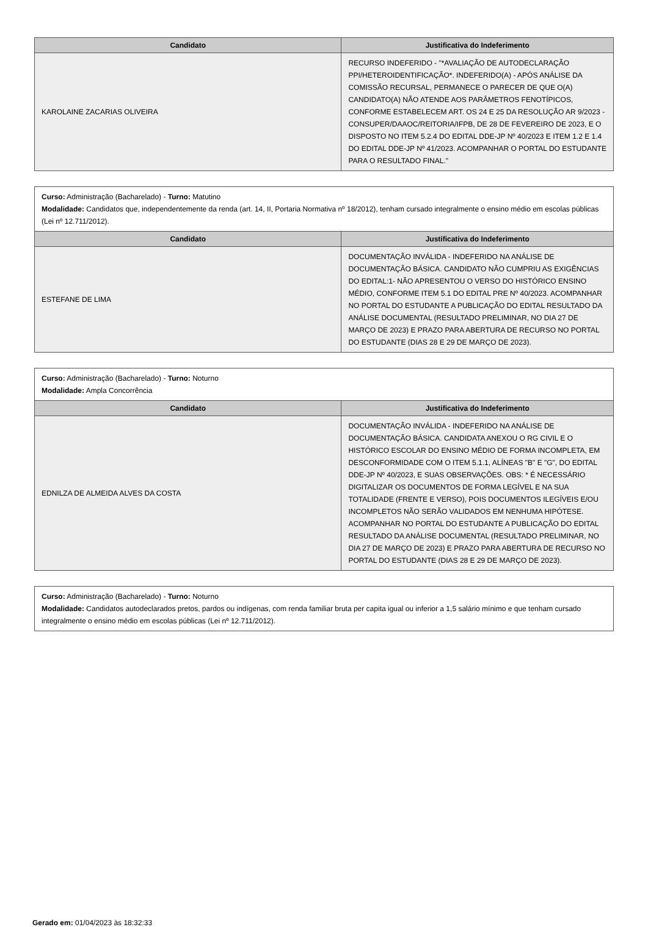| Candidato | Justificativa do Indeferimento |
| --- | --- |
| KAROLAINE ZACARIAS OLIVEIRA | RECURSO INDEFERIDO - "*AVALIAÇÃO DE AUTODECLARAÇÃO PPI/HETEROIDENTIFICAÇÃO*. INDEFERIDO(A) - APÓS ANÁLISE DA COMISSÃO RECURSAL, PERMANECE O PARECER DE QUE O(A) CANDIDATO(A) NÃO ATENDE AOS PARÂMETROS FENOTÍPICOS, CONFORME ESTABELECEM ART. OS 24 E 25 DA RESOLUÇÃO AR 9/2023 - CONSUPER/DAAOC/REITORIA/IFPB, DE 28 DE FEVEREIRO DE 2023, E O DISPOSTO NO ITEM 5.2.4 DO EDITAL DDE-JP Nº 40/2023 E ITEM 1.2 E 1.4 DO EDITAL DDE-JP Nº 41/2023. ACOMPANHAR O PORTAL DO ESTUDANTE PARA O RESULTADO FINAL." |
Curso: Administração (Bacharelado) - Turno: Matutino
Modalidade: Candidatos que, independentemente da renda (art. 14, II, Portaria Normativa nº 18/2012), tenham cursado integralmente o ensino médio em escolas públicas (Lei nº 12.711/2012).
| Candidato | Justificativa do Indeferimento |
| --- | --- |
| ESTEFANE DE LIMA | DOCUMENTAÇÃO INVÁLIDA - INDEFERIDO NA ANÁLISE DE DOCUMENTAÇÃO BÁSICA. CANDIDATO NÃO CUMPRIU AS EXIGÊNCIAS DO EDITAL:1- NÃO APRESENTOU O VERSO DO HISTÓRICO ENSINO MÉDIO, CONFORME ITEM 5.1 DO EDITAL PRE Nº 40/2023. ACOMPANHAR NO PORTAL DO ESTUDANTE A PUBLICAÇÃO DO EDITAL RESULTADO DA ANÁLISE DOCUMENTAL (RESULTADO PRELIMINAR, NO DIA 27 DE MARÇO DE 2023) E PRAZO PARA ABERTURA DE RECURSO NO PORTAL DO ESTUDANTE (DIAS 28 E 29 DE MARÇO DE 2023). |
Curso: Administração (Bacharelado) - Turno: Noturno
Modalidade: Ampla Concorrência
| Candidato | Justificativa do Indeferimento |
| --- | --- |
| EDNILZA DE ALMEIDA ALVES DA COSTA | DOCUMENTAÇÃO INVÁLIDA - INDEFERIDO NA ANÁLISE DE DOCUMENTAÇÃO BÁSICA. CANDIDATA ANEXOU O RG CIVIL E O HISTÓRICO ESCOLAR DO ENSINO MÉDIO DE FORMA INCOMPLETA, EM DESCONFORMIDADE COM O ITEM 5.1.1, ALÍNEAS "B" E "G", DO EDITAL DDE-JP Nº 40/2023, E SUAS OBSERVAÇÕES. OBS: * É NECESSÁRIO DIGITALIZAR OS DOCUMENTOS DE FORMA LEGÍVEL E NA SUA TOTALIDADE (FRENTE E VERSO), POIS DOCUMENTOS ILEGÍVEIS E/OU INCOMPLETOS NÃO SERÃO VALIDADOS EM NENHUMA HIPÓTESE. ACOMPANHAR NO PORTAL DO ESTUDANTE A PUBLICAÇÃO DO EDITAL RESULTADO DA ANÁLISE DOCUMENTAL (RESULTADO PRELIMINAR, NO DIA 27 DE MARÇO DE 2023) E PRAZO PARA ABERTURA DE RECURSO NO PORTAL DO ESTUDANTE (DIAS 28 E 29 DE MARÇO DE 2023). |
Curso: Administração (Bacharelado) - Turno: Noturno
Modalidade: Candidatos autodeclarados pretos, pardos ou indígenas, com renda familiar bruta per capita igual ou inferior a 1,5 salário mínimo e que tenham cursado integralmente o ensino médio em escolas públicas (Lei nº 12.711/2012).
Gerado em: 01/04/2023 às 18:32:33